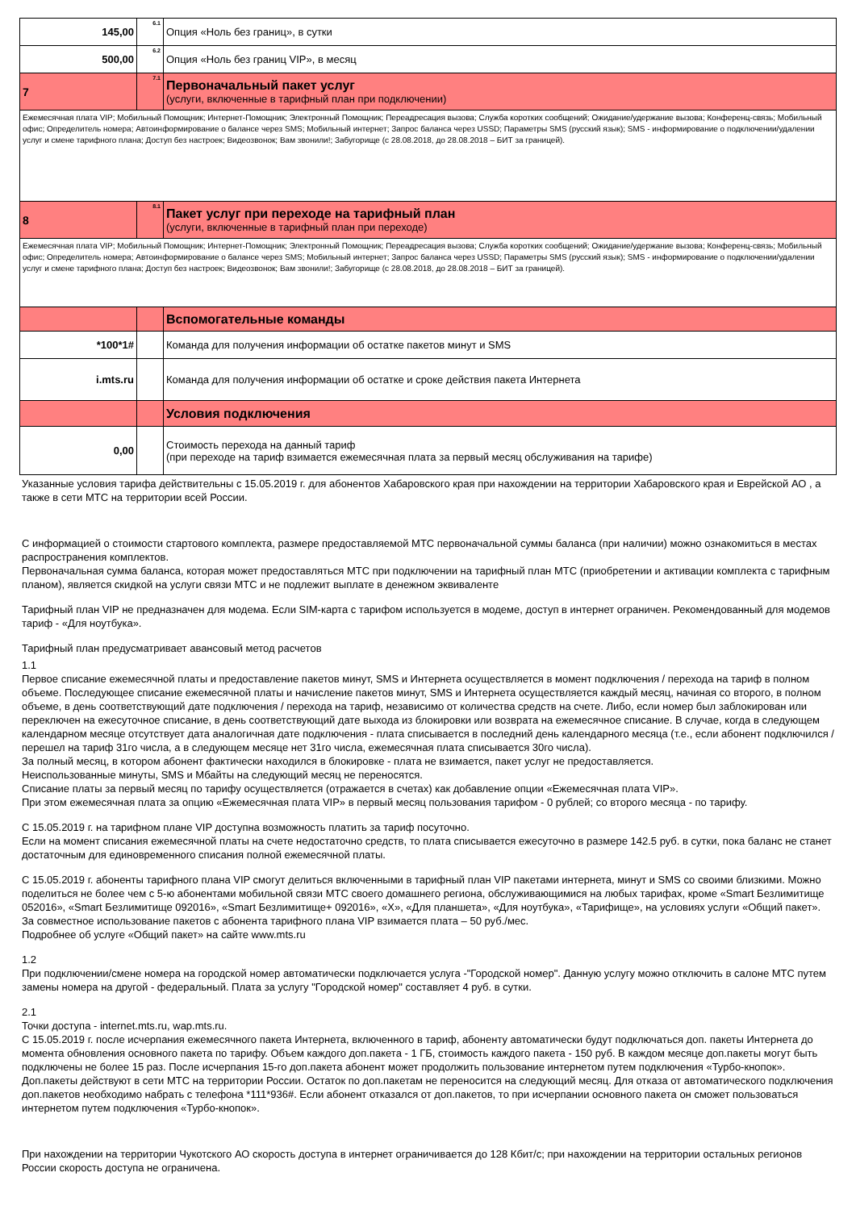| 145,00 | 6.1 | Опция «Ноль без границ», в сутки |
| 500,00 | 6.2 | Опция «Ноль без границ VIP», в месяц |
| 7 | 7.1 | Первоначальный пакет услуг (услуги, включенные в тарифный план при подключении) |
| Ежемесячная плата VIP; Мобильный Помощник; Интернет-Помощник; Электронный Помощник; Переадресация вызова; Служба коротких сообщений; Ожидание/удержание вызова; Конференц-связь; Мобильный офис; Определитель номера; Автоинформирование о балансе через SMS; Мобильный интернет; Запрос баланса через USSD; Параметры SMS (русский язык); SMS - информирование о подключении/удалении услуг и смене тарифного плана; Доступ без настроек; Видеозвонок; Вам звонили!; Забугорище (с 28.08.2018, до 28.08.2018 – БИТ за границей). | | |
| 8 | 8.1 | Пакет услуг при переходе на тарифный план (услуги, включенные в тарифный план при переходе) |
| Ежемесячная плата VIP; Мобильный Помощник; Интернет-Помощник; Электронный Помощник; Переадресация вызова; Служба коротких сообщений; Ожидание/удержание вызова; Конференц-связь; Мобильный офис; Определитель номера; Автоинформирование о балансе через SMS; Мобильный интернет; Запрос баланса через USSD; Параметры SMS (русский язык); SMS - информирование о подключении/удалении услуг и смене тарифного плана; Доступ без настроек; Видеозвонок; Вам звонили!; Забугорище (с 28.08.2018, до 28.08.2018 – БИТ за границей). | | |
| | | Вспомогательные команды |
| *100*1# | | Команда для получения информации об остатке пакетов минут и SMS |
| i.mts.ru | | Команда для получения информации об остатке и сроке действия пакета Интернета |
| | | Условия подключения |
| 0,00 | | Стоимость перехода на данный тариф (при переходе на тариф взимается ежемесячная плата за первый месяц обслуживания на тарифе) |
Указанные условия тарифа действительны с 15.05.2019 г. для абонентов Хабаровского края при нахождении на территории Хабаровского края и Еврейской АО , а также в сети МТС на территории всей России.
С информацией о стоимости стартового комплекта, размере предоставляемой МТС первоначальной суммы баланса (при наличии) можно ознакомиться в местах распространения комплектов.
Первоначальная сумма баланса, которая может предоставляться МТС при подключении на тарифный план МТС (приобретении и активации комплекта с тарифным планом), является скидкой на услуги связи МТС и не подлежит выплате в денежном эквиваленте
Тарифный план VIP не предназначен для модема. Если SIM-карта с тарифом используется в модеме, доступ в интернет ограничен. Рекомендованный для модемов тариф - «Для ноутбука».
Тарифный план предусматривает авансовый метод расчетов
1.1
Первое списание ежемесячной платы и предоставление пакетов минут, SMS и Интернета осуществляется в момент подключения / перехода на тариф в полном объеме. Последующее списание ежемесячной платы и начисление пакетов минут, SMS и Интернета осуществляется каждый месяц, начиная со второго, в полном объеме, в день соответствующий дате подключения / перехода на тариф, независимо от количества средств на счете. Либо, если номер был заблокирован или переключен на ежесуточное списание, в день соответствующий дате выхода из блокировки или возврата на ежемесячное списание. В случае, когда в следующем календарном месяце отсутствует дата аналогичная дате подключения - плата списывается в последний день календарного месяца (т.е., если абонент подключился / перешел на тариф 31го числа, а в следующем месяце нет 31го числа, ежемесячная плата списывается 30го числа).
За полный месяц, в котором абонент фактически находился в блокировке - плата не взимается, пакет услуг не предоставляется.
Неиспользованные минуты, SMS и Мбайты на следующий месяц не переносятся.
Списание платы за первый месяц по тарифу осуществляется (отражается в счетах) как добавление опции «Ежемесячная плата VIP».
При этом ежемесячная плата за опцию «Ежемесячная плата VIP» в первый месяц пользования тарифом - 0 рублей; со второго месяца - по тарифу.
С 15.05.2019 г. на тарифном плане VIP доступна возможность платить за тариф посуточно.
Если на момент списания ежемесячной платы на счете недостаточно средств, то плата списывается ежесуточно в размере 142.5 руб. в сутки, пока баланс не станет достаточным для единовременного списания полной ежемесячной платы.
С 15.05.2019 г. абоненты тарифного плана VIP смогут делиться включенными в тарифный план VIP пакетами интернета, минут и SMS со своими близкими. Можно поделиться не более чем с 5-ю абонентами мобильной связи МТС своего домашнего региона, обслуживающимися на любых тарифах, кроме «Smart Безлимитище 052016», «Smart Безлимитище 092016», «Smart Безлимитище+ 092016», «Х», «Для планшета», «Для ноутбука», «Тарифище», на условиях услуги «Общий пакет».
За совместное использование пакетов с абонента тарифного плана VIP взимается плата – 50 руб./мес.
Подробнее об услуге «Общий пакет» на сайте www.mts.ru
1.2
При подключении/смене номера на городской номер автоматически подключается услуга -"Городской номер". Данную услугу можно отключить в салоне МТС путем замены номера на другой - федеральный. Плата за услугу "Городской номер" составляет 4 руб. в сутки.
2.1
Точки доступа - internet.mts.ru, wap.mts.ru.
С 15.05.2019 г. после исчерпания ежемесячного пакета Интернета, включенного в тариф, абоненту автоматически будут подключаться доп. пакеты Интернета до момента обновления основного пакета по тарифу. Объем каждого доп.пакета - 1 ГБ, стоимость каждого пакета - 150 руб. В каждом месяце доп.пакеты могут быть подключены не более 15 раз. После исчерпания 15-го доп.пакета абонент может продолжить пользование интернетом путем подключения «Турбо-кнопок». Доп.пакеты действуют в сети МТС на территории России. Остаток по доп.пакетам не переносится на следующий месяц. Для отказа от автоматического подключения доп.пакетов необходимо набрать с телефона *111*936#. Если абонент отказался от доп.пакетов, то при исчерпании основного пакета он сможет пользоваться интернетом путем подключения «Турбо-кнопок».
При нахождении на территории Чукотского АО скорость доступа в интернет ограничивается до 128 Кбит/с; при нахождении на территории остальных регионов России скорость доступа не ограничена.